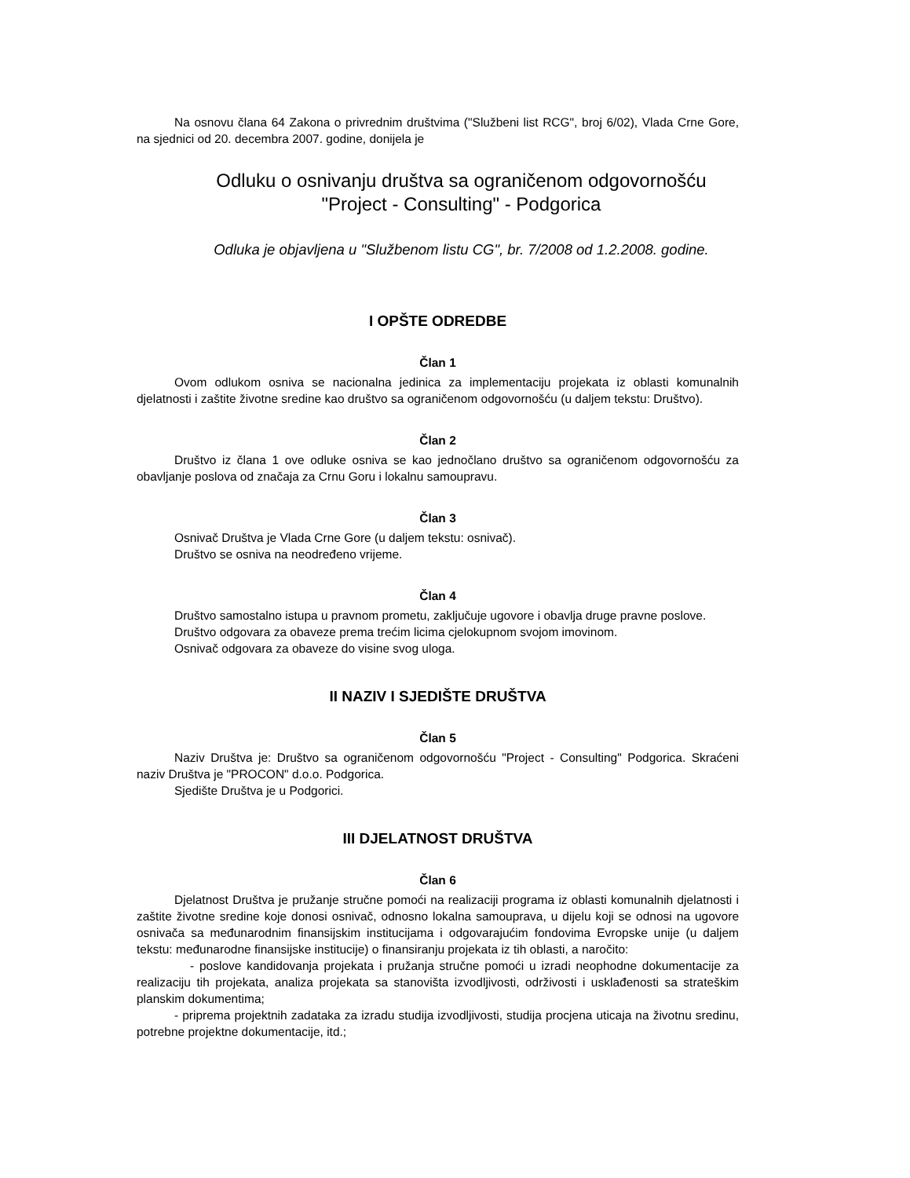Na osnovu člana 64 Zakona o privrednim društvima ("Službeni list RCG", broj 6/02), Vlada Crne Gore, na sjednici od 20. decembra 2007. godine, donijela je
Odluku o osnivanju društva sa ograničenom odgovornošću
"Project - Consulting" - Podgorica
Odluka je objavljena u "Službenom listu CG", br. 7/2008 od 1.2.2008. godine.
I OPŠTE ODREDBE
Član 1
Ovom odlukom osniva se nacionalna jedinica za implementaciju projekata iz oblasti komunalnih djelatnosti i zaštite životne sredine kao društvo sa ograničenom odgovornošću (u daljem tekstu: Društvo).
Član 2
Društvo iz člana 1 ove odluke osniva se kao jednočlano društvo sa ograničenom odgovornošću za obavljanje poslova od značaja za Crnu Goru i lokalnu samoupravu.
Član 3
Osnivač Društva je Vlada Crne Gore (u daljem tekstu: osnivač).
Društvo se osniva na neodređeno vrijeme.
Član 4
Društvo samostalno istupa u pravnom prometu, zaključuje ugovore i obavlja druge pravne poslove.
Društvo odgovara za obaveze prema trećim licima cjelokupnom svojom imovinom.
Osnivač odgovara za obaveze do visine svog uloga.
II NAZIV I SJEDIŠTE DRUŠTVA
Član 5
Naziv Društva je: Društvo sa ograničenom odgovornošću "Project - Consulting" Podgorica. Skraćeni naziv Društva je "PROCON" d.o.o. Podgorica.
Sjedište Društva je u Podgorici.
III DJELATNOST DRUŠTVA
Član 6
Djelatnost Društva je pružanje stručne pomoći na realizaciji programa iz oblasti komunalnih djelatnosti i zaštite životne sredine koje donosi osnivač, odnosno lokalna samouprava, u dijelu koji se odnosi na ugovore osnivača sa međunarodnim finansijskim institucijama i odgovarajućim fondovima Evropske unije (u daljem tekstu: međunarodne finansijske institucije) o finansiranju projekata iz tih oblasti, a naročito:
- poslove kandidovanja projekata i pružanja stručne pomoći u izradi neophodne dokumentacije za realizaciju tih projekata, analiza projekata sa stanovišta izvodljivosti, održivosti i usklađenosti sa strateškim planskim dokumentima;
- priprema projektnih zadataka za izradu studija izvodljivosti, studija procjena uticaja na životnu sredinu, potrebne projektne dokumentacije, itd.;